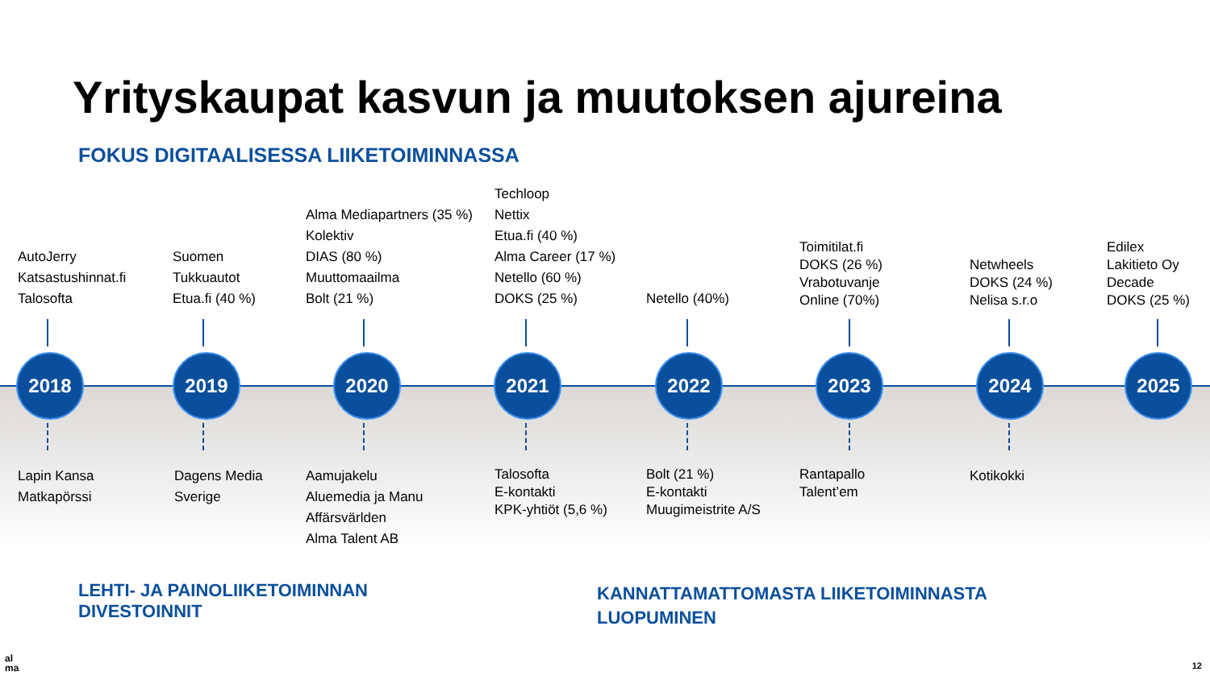Yrityskaupat kasvun ja muutoksen ajureina
FOKUS DIGITAALISESSA LIIKETOIMINNASSA
AutoJerry
Katsastushinnat.fi
Talosofta
Suomen
Tukkuautot
Etua.fi (40 %)
Alma Mediapartners (35 %)
Kolektiv
DIAS (80 %)
Muuttomaailma
Bolt (21 %)
Techloop
Nettix
Etua.fi (40 %)
Alma Career (17 %)
Netello (60 %)
DOKS (25 %)
Netello (40%)
Toimitilat.fi
DOKS (26 %)
Vrabotuvanje
Online (70%)
Netwheels
DOKS (24 %)
Nelisa s.r.o
Edilex
Lakitieto Oy
Decade
DOKS (25 %)
2018 2019 2020 2021 2022 2023 2024 2025
Lapin Kansa
Matkapörssi
Dagens Media
Sverige
Aamujakelu
Aluemedia ja Manu
Affärsvärlden
Alma Talent AB
Talosofta
E-kontakti
KPK-yhtiöt (5,6 %)
Bolt (21 %)
E-kontakti
Muugimeistrite A/S
Rantapallo
Talent’em
Kotikokki
LEHTI- JA PAINOLIIKETOIMINNAN
DIVESTOINNIT
KANNATTAMATTOMASTA LIIKETOIMINNASTA
LUOPUMINEN
al
ma
12